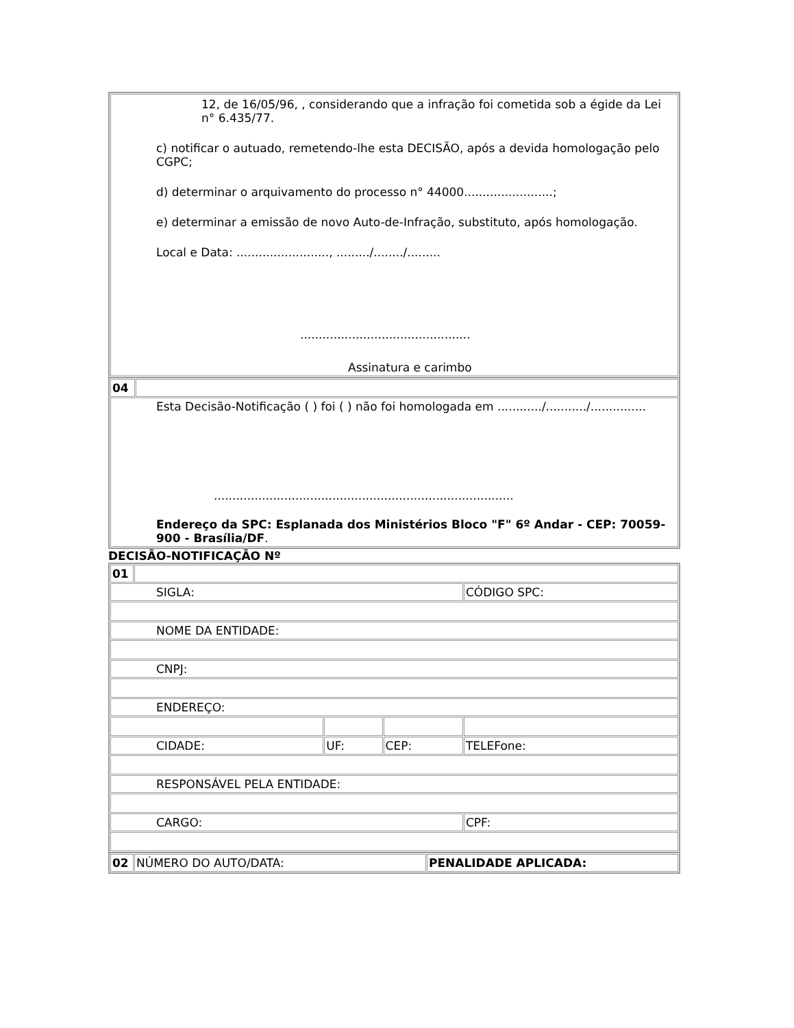| 12, de 16/05/96, , considerando que a infração foi cometida sob a égide da Lei n° 6.435/77. c) notificar o autuado, remetendo-lhe esta DECISÃO, após a devida homologação pelo CGPC; d) determinar o arquivamento do processo n° 44000........................; e) determinar a emissão de novo Auto-de-Infração, substituto, após homologação. Local e Data: ........................., ........./......../......... .............................................. Assinatura e carimbo |
| 04 | |
| Esta Decisão-Notificação ( ) foi ( ) não foi homologada em ............/.........../............... ................................................................................. Endereço da SPC: Esplanada dos Ministérios Bloco "F" 6º Andar - CEP: 70059-900 - Brasília/DF . | |
DECISÃO-NOTIFICAÇÃO Nº
| 01 | | | | |
| SIGLA: | | | | CÓDIGO SPC: |
| NOME DA ENTIDADE: | | | | |
| CNPJ: | | | | |
| ENDEREÇO: | | | | |
| CIDADE: | | UF: | CEP: | TELEFone: |
| RESPONSÁVEL PELA ENTIDADE: | | | | |
| CARGO: | | | | CPF: |
| 02 | NÚMERO DO AUTO/DATA: | PENALIDADE APLICADA: |